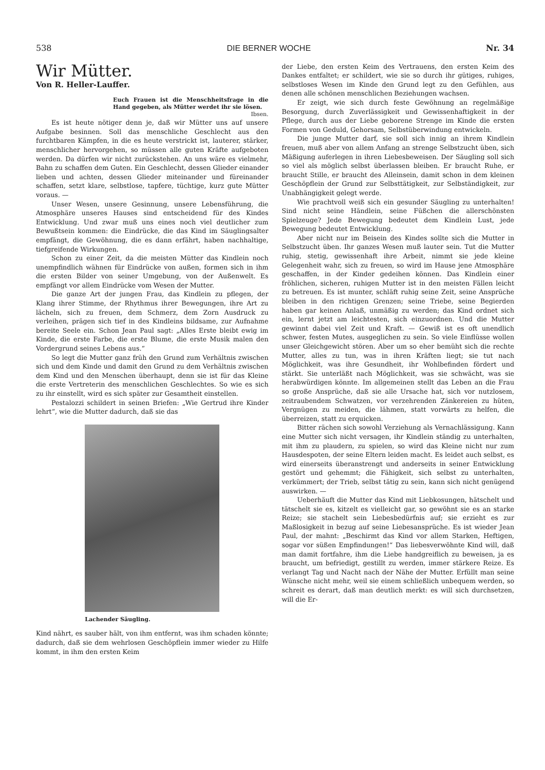538 DIE BERNER WOCHE Nr. 34
Wir Mütter.
Von R. Heller-Lauffer.
Euch Frauen ist die Menschheitsfrage in die Hand gegeben, als Mütter werdet ihr sie lösen.
Ibsen.
Es ist heute nötiger denn je, daß wir Mütter uns auf unsere Aufgabe besinnen. Soll das menschliche Geschlecht aus den furchtbaren Kämpfen, in die es heute verstrickt ist, lauterer, stärker, menschlicher hervorgehen, so müssen alle guten Kräfte aufgeboten werden. Da dürfen wir nicht zurückstehen. An uns wäre es vielmehr, Bahn zu schaffen dem Guten. Ein Geschlecht, dessen Glieder einander lieben und achten, dessen Glieder miteinander und füreinander schaffen, setzt klare, selbstlose, tapfere, tüchtige, kurz gute Mütter voraus. —
Unser Wesen, unsere Gesinnung, unsere Lebensführung, die Atmosphäre unseres Hauses sind entscheidend für des Kindes Entwicklung. Und zwar muß uns eines noch viel deutlicher zum Bewußtsein kommen: die Eindrücke, die das Kind im Säuglingsalter empfängt, die Gewöhnung, die es dann erfährt, haben nachhaltige, tiefgreifende Wirkungen.
Schon zu einer Zeit, da die meisten Mütter das Kindlein noch unempfindlich wähnen für Eindrücke von außen, formen sich in ihm die ersten Bilder von seiner Umgebung, von der Außenwelt. Es empfängt vor allem Eindrücke vom Wesen der Mutter.
Die ganze Art der jungen Frau, das Kindlein zu pflegen, der Klang ihrer Stimme, der Rhythmus ihrer Bewegungen, ihre Art zu lächeln, sich zu freuen, dem Schmerz, dem Zorn Ausdruck zu verleihen, prägen sich tief in des Kindleins bildsame, zur Aufnahme bereite Seele ein. Schon Jean Paul sagt: „Alles Erste bleibt ewig im Kinde, die erste Farbe, die erste Blume, die erste Musik malen den Vordergrund seines Lebens aus.“
So legt die Mutter ganz früh den Grund zum Verhältnis zwischen sich und dem Kinde und damit den Grund zu dem Verhältnis zwischen dem Kind und den Menschen überhaupt, denn sie ist für das Kleine die erste Vertreterin des menschlichen Geschlechtes. So wie es sich zu ihr einstellt, wird es sich später zur Gesamtheit einstellen.
Pestalozzi schildert in seinen Briefen: „Wie Gertrud ihre Kinder lehrt“, wie die Mutter dadurch, daß sie das
Lachender Säugling.
Kind nährt, es sauber hält, von ihm entfernt, was ihm schaden könnte; dadurch, daß sie dem wehrlosen Geschöpflein immer wieder zu Hilfe kommt, in ihm den ersten Keim
der Liebe, den ersten Keim des Vertrauens, den ersten Keim des Dankes entfaltet; er schildert, wie sie so durch ihr gütiges, ruhiges, selbstloses Wesen im Kinde den Grund legt zu den Gefühlen, aus denen alle schönen menschlichen Beziehungen wachsen.
Er zeigt, wie sich durch feste Gewöhnung an regelmäßige Besorgung, durch Zuverlässigkeit und Gewissenhaftigkeit in der Pflege, durch aus der Liebe geborene Strenge im Kinde die ersten Formen von Geduld, Gehorsam, Selbstüberwindung entwickeln.
Die junge Mutter darf, sie soll sich innig an ihrem Kindlein freuen, muß aber von allem Anfang an strenge Selbstzucht üben, sich Mäßigung auferlegen in ihren Liebesbeweisen. Der Säugling soll sich so viel als möglich selbst überlassen bleiben. Er braucht Ruhe, er braucht Stille, er braucht des Alleinsein, damit schon in dem kleinen Geschöpflein der Grund zur Selbsttätigkeit, zur Selbständigkeit, zur Unabhängigkeit gelegt werde.
Wie prachtvoll weiß sich ein gesunder Säugling zu unterhalten! Sind nicht seine Händlein, seine Füßchen die allerschönsten Spielzeuge? Jede Bewegung bedeutet dem Kindlein Lust, jede Bewegung bedeutet Entwicklung.
Aber nicht nur im Beisein des Kindes sollte sich die Mutter in Selbstzucht üben. Ihr ganzes Wesen muß lauter sein. Tut die Mutter ruhig, stetig, gewissenhaft ihre Arbeit, nimmt sie jede kleine Gelegenheit wahr, sich zu freuen, so wird im Hause jene Atmosphäre geschaffen, in der Kinder gedeihen können. Das Kindlein einer fröhlichen, sicheren, ruhigen Mutter ist in den meisten Fällen leicht zu betreuen. Es ist munter, schläft ruhig seine Zeit, seine Ansprüche bleiben in den richtigen Grenzen; seine Triebe, seine Begierden haben gar keinen Anlaß, unmäßig zu werden; das Kind ordnet sich ein, lernt jetzt am leichtesten, sich einzuordnen. Und die Mutter gewinnt dabei viel Zeit und Kraft. — Gewiß ist es oft unendlich schwer, festen Mutes, ausgeglichen zu sein. So viele Einflüsse wollen unser Gleichgewicht stören. Aber um so eher bemüht sich die rechte Mutter, alles zu tun, was in ihren Kräften liegt; sie tut nach Möglichkeit, was ihre Gesundheit, ihr Wohlbefinden fördert und stärkt. Sie unterläßt nach Möglichkeit, was sie schwächt, was sie herabwürdigen könnte. Im allgemeinen stellt das Leben an die Frau so große Ansprüche, daß sie alle Ursache hat, sich vor nutzlosem, zeitraubendem Schwatzen, vor verzehrenden Zänkereien zu hüten, Vergnügen zu meiden, die lähmen, statt vorwärts zu helfen, die überreizen, statt zu erquicken.
Bitter rächen sich sowohl Verziehung als Vernachlässigung. Kann eine Mutter sich nicht versagen, ihr Kindlein ständig zu unterhalten, mit ihm zu plaudern, zu spielen, so wird das Kleine nicht nur zum Hausdespoten, der seine Eltern leiden macht. Es leidet auch selbst, es wird einerseits überanstrengt und anderseits in seiner Entwicklung gestört und gehemmt; die Fähigkeit, sich selbst zu unterhalten, verkümmert; der Trieb, selbst tätig zu sein, kann sich nicht genügend auswirken. —
Ueberhäuft die Mutter das Kind mit Liebkosungen, hätschelt und tätschelt sie es, kitzelt es vielleicht gar, so gewöhnt sie es an starke Reize; sie stachelt sein Liebesbedürfnis auf; sie erzieht es zur Maßlosigkeit in bezug auf seine Liebesansprüche. Es ist wieder Jean Paul, der mahnt: „Beschirmt das Kind vor allem Starken, Heftigen, sogar vor süßen Empfindungen!“ Das liebesverwöhnte Kind will, daß man damit fortfahre, ihm die Liebe handgreiflich zu beweisen, ja es braucht, um befriedigt, gestillt zu werden, immer stärkere Reize. Es verlangt Tag und Nacht nach der Nähe der Mutter. Erfüllt man seine Wünsche nicht mehr, weil sie einem schließlich unbequem werden, so schreit es derart, daß man deutlich merkt: es will sich durchsetzen, will die Er-